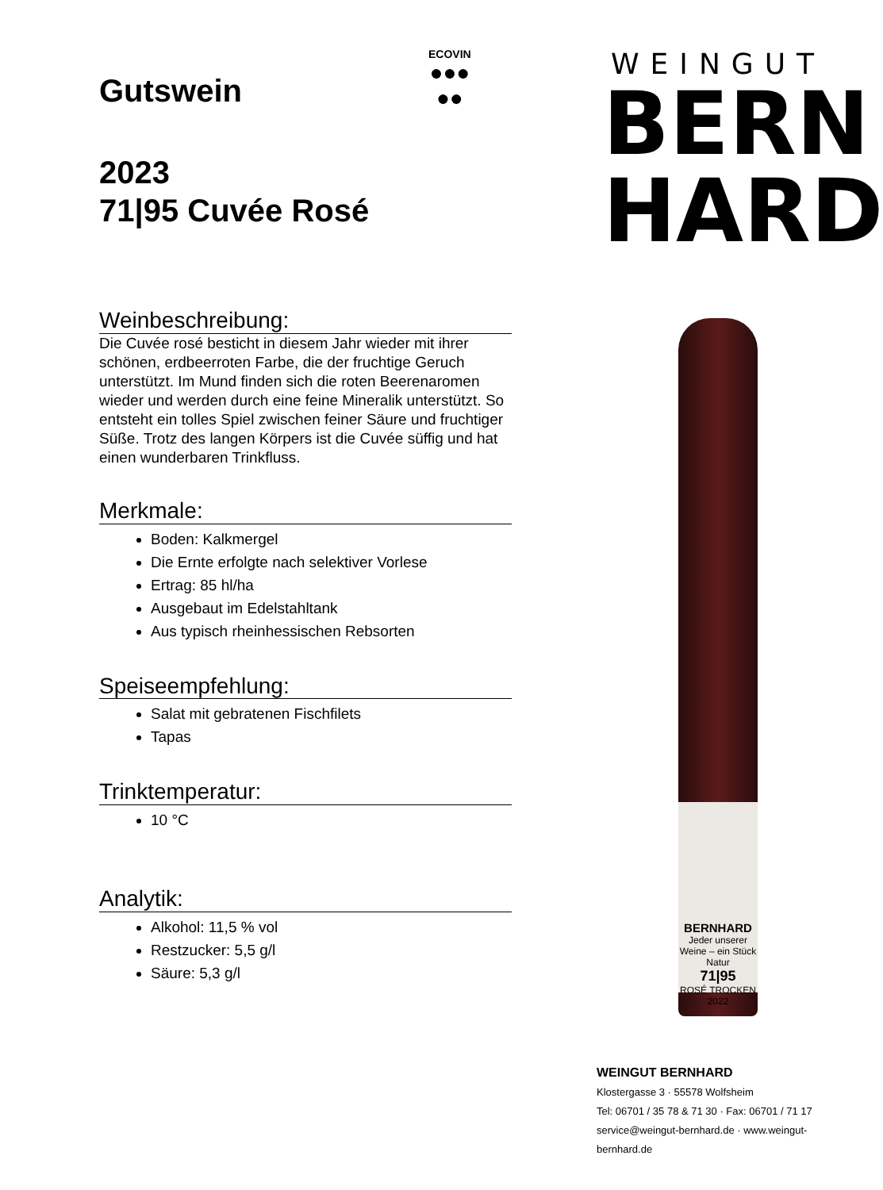ECOVIN
●●●
●●
Gutswein
2023
71|95 Cuvée Rosé
Weinbeschreibung:
Die Cuvée rosé besticht in diesem Jahr wieder mit ihrer schönen, erdbeerroten Farbe, die der fruchtige Geruch unterstützt. Im Mund finden sich die roten Beerenaromen wieder und werden durch eine feine Mineralik unterstützt. So entsteht ein tolles Spiel zwischen feiner Säure und fruchtiger Süße. Trotz des langen Körpers ist die Cuvée süffig und hat einen wunderbaren Trinkfluss.
Merkmale:
Boden: Kalkmergel
Die Ernte erfolgte nach selektiver Vorlese
Ertrag: 85 hl/ha
Ausgebaut im Edelstahltank
Aus typisch rheinhessischen Rebsorten
Speiseempfehlung:
Salat mit gebratenen Fischfilets
Tapas
Trinktemperatur:
10 °C
Analytik:
Alkohol: 11,5 % vol
Restzucker: 5,5 g/l
Säure: 5,3 g/l
WEINGUT
BERN
HARD
BERNHARD
Jeder unserer Weine – ein Stück Natur
71|95
ROSÉ TROCKEN 2022
WEINGUT BERNHARD
Klostergasse 3 · 55578 Wolfsheim
Tel: 06701 / 35 78 & 71 30 · Fax: 06701 / 71 17
service@weingut-bernhard.de · www.weingut-bernhard.de